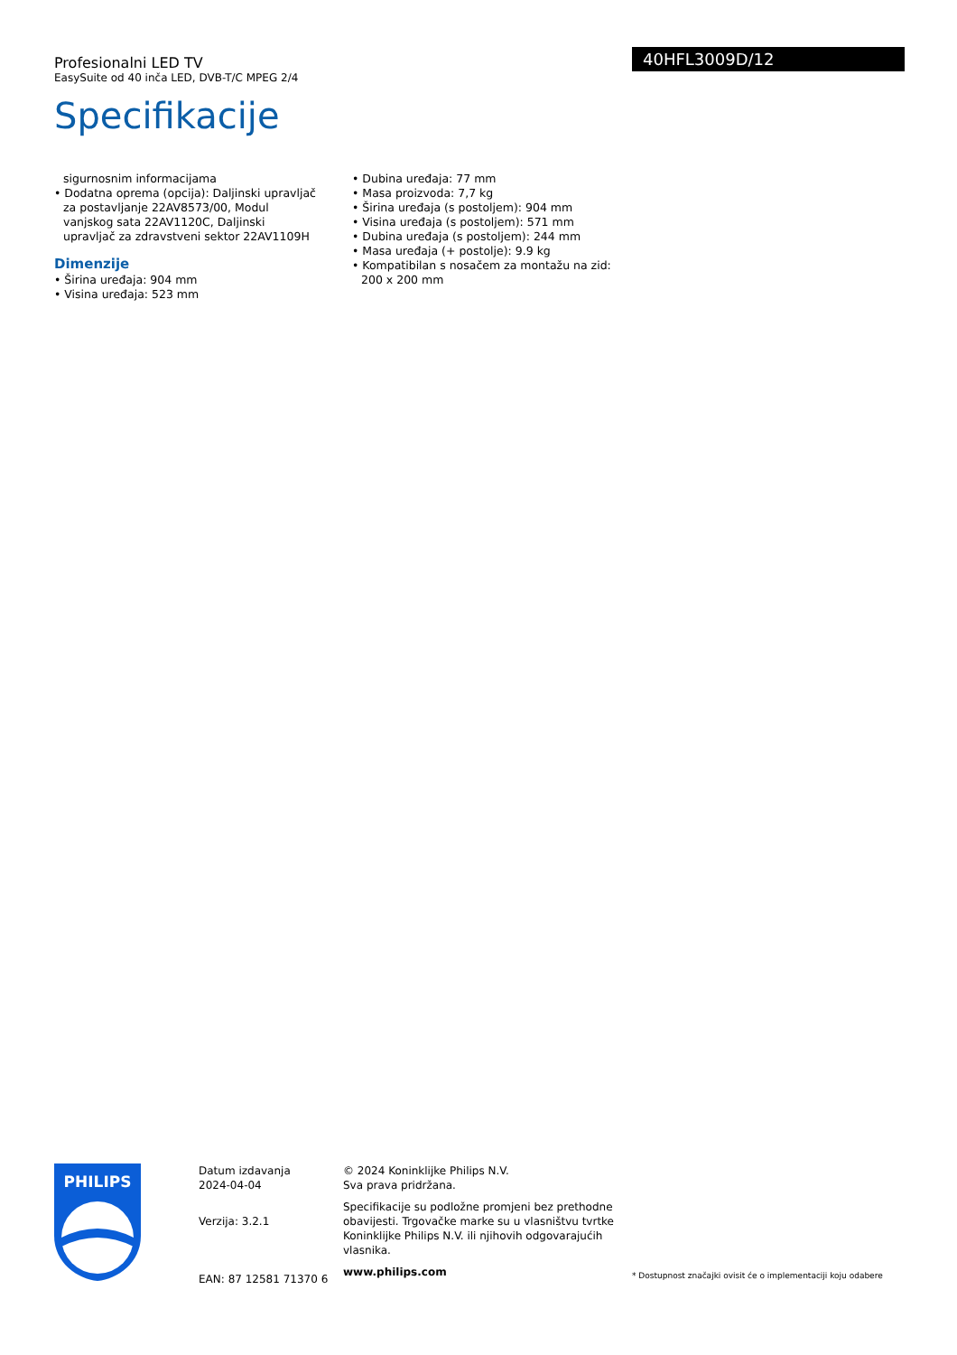Profesionalni LED TV
EasySuite od 40 inča LED, DVB-T/C MPEG 2/4
Specifikacije
40HFL3009D/12
sigurnosnim informacijama
• Dodatna oprema (opcija): Daljinski upravljač za postavljanje 22AV8573/00, Modul vanjskog sata 22AV1120C, Daljinski upravljač za zdravstveni sektor 22AV1109H
Dimenzije
• Širina uređaja: 904 mm
• Visina uređaja: 523 mm
• Dubina uređaja: 77 mm
• Masa proizvoda: 7,7 kg
• Širina uređaja (s postoljem): 904 mm
• Visina uređaja (s postoljem): 571 mm
• Dubina uređaja (s postoljem): 244 mm
• Masa uređaja (+ postolje): 9.9 kg
• Kompatibilan s nosačem za montažu na zid: 200 x 200 mm
PHILIPS
Datum izdavanja
2024-04-04
Verzija: 3.2.1
EAN: 87 12581 71370 6
© 2024 Koninklijke Philips N.V.
Sva prava pridržana.
Specifikacije su podložne promjeni bez prethodne obavijesti. Trgovačke marke su u vlasništvu tvrtke Koninklijke Philips N.V. ili njihovih odgovarajućih vlasnika.
www.philips.com
* Dostupnost značajki ovisit će o implementaciji koju odabere